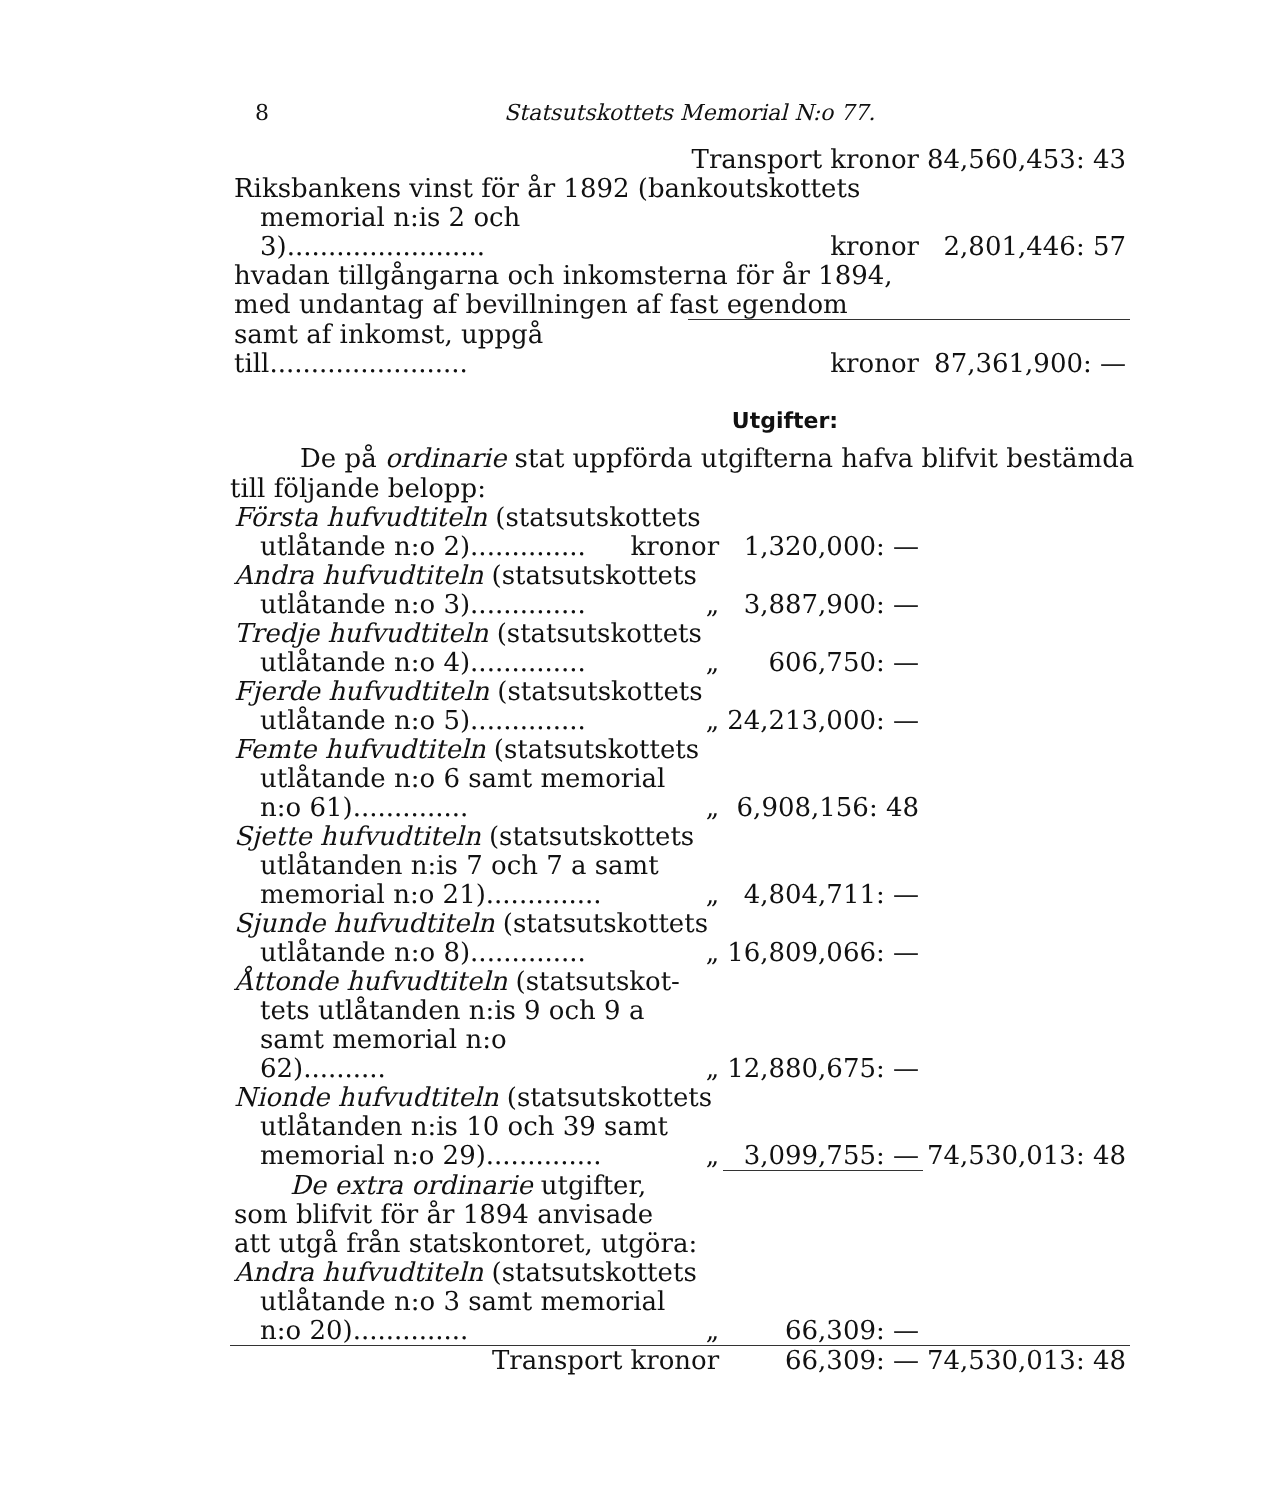8 Statsutskottets Memorial N:o 77.
| | Transport kronor | 84,560,453: 43 |
| Riksbankens vinst för år 1892 (bankoutskottets | | |
| memorial n:is 2 och 3)........................ | kronor | 2,801,446: 57 |
| hvadan tillgångarna och inkomsterna för år 1894, | | |
| med undantag af bevillningen af fast egendom | | |
| samt af inkomst, uppgå till........................ | kronor | 87,361,900: — |
Utgifter:
De på ordinarie stat uppförda utgifterna hafva blifvit bestämda till följande belopp:
| Första hufvudtiteln (statsutskottets | | | |
| utlåtande n:o 2).............. | kronor | 1,320,000: — | |
| Andra hufvudtiteln (statsutskottets | | | |
| utlåtande n:o 3).............. | „ | 3,887,900: — | |
| Tredje hufvudtiteln (statsutskottets | | | |
| utlåtande n:o 4).............. | „ | 606,750: — | |
| Fjerde hufvudtiteln (statsutskottets | | | |
| utlåtande n:o 5).............. | „ | 24,213,000: — | |
| Femte hufvudtiteln (statsutskottets | | | |
| utlåtande n:o 6 samt memorial | | | |
| n:o 61).............. | „ | 6,908,156: 48 | |
| Sjette hufvudtiteln (statsutskottets | | | |
| utlåtanden n:is 7 och 7 a samt | | | |
| memorial n:o 21).............. | „ | 4,804,711: — | |
| Sjunde hufvudtiteln (statsutskottets | | | |
| utlåtande n:o 8).............. | „ | 16,809,066: — | |
| Åttonde hufvudtiteln (statsutskot- | | | |
| tets utlåtanden n:is 9 och 9 a | | | |
| samt memorial n:o 62).......... | „ | 12,880,675: — | |
| Nionde hufvudtiteln (statsutskottets | | | |
| utlåtanden n:is 10 och 39 samt | | | |
| memorial n:o 29).............. | „ | 3,099,755: — | 74,530,013: 48 |
| De extra ordinarie utgifter, | | | |
| som blifvit för år 1894 anvisade | | | |
| att utgå från statskontoret, utgöra: | | | |
| Andra hufvudtiteln (statsutskottets | | | |
| utlåtande n:o 3 samt memorial | | | |
| n:o 20).............. | „ | 66,309: — | |
| Transport | kronor | 66,309: — | 74,530,013: 48 |